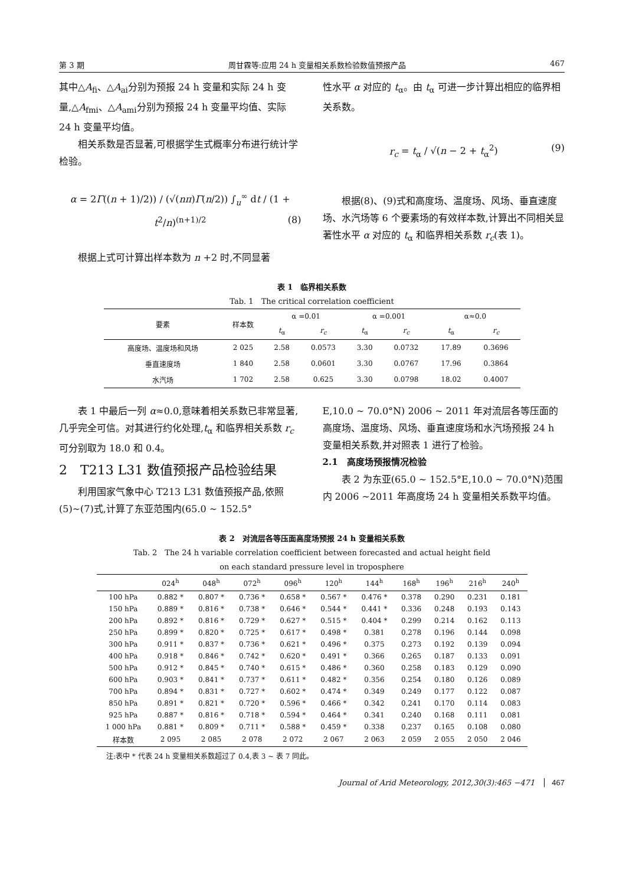第 3 期 周甘霖等:应用 24 h 变量相关系数检验数值预报产品 467
其中△A<sub>fi</sub>、△A<sub>ai</sub>分别为预报 24 h 变量和实际 24 h 变量,△A<sub>fmi</sub>、△A<sub>ami</sub>分别为预报 24 h 变量平均值、实际 24 h 变量平均值。
相关系数是否显著,可根据学生式概率分布进行统计学检验。
α = 2Γ((n + 1)/2)) / (√(nπ)Γ(n/2)) ∫<sub>u</sub><sup>∞</sup> dt / (1 + t<sup>2</sup>/n)<sup>(n+1)/2</sup> (8)
根据上式可计算出样本数为 n +2 时,不同显著
性水平 α 对应的 t<sub>α</sub>。由 t<sub>α</sub> 可进一步计算出相应的临界相关系数。
r<sub>c</sub> = t<sub>α</sub> / √(n − 2 + t<sub>α</sub><sup>2</sup>) (9)
根据(8)、(9)式和高度场、温度场、风场、垂直速度场、水汽场等 6 个要素场的有效样本数,计算出不同相关显著性水平 α 对应的 t<sub>α</sub> 和临界相关系数 r<sub>c</sub>(表 1)。
表 1　临界相关系数
Tab. 1　The critical correlation coefficient
| 要素 | 样本数 | α =0.01 | | α =0.001 | | α≈0.0 | |
| --- | --- | --- | --- | --- | --- | --- | --- |
| | | t<sub>α</sub> | r<sub>c</sub> | t<sub>α</sub> | r<sub>c</sub> | t<sub>α</sub> | r<sub>c</sub> |
| 高度场、温度场和风场 | 2 025 | 2.58 | 0.0573 | 3.30 | 0.0732 | 17.89 | 0.3696 |
| 垂直速度场 | 1 840 | 2.58 | 0.0601 | 3.30 | 0.0767 | 17.96 | 0.3864 |
| 水汽场 | 1 702 | 2.58 | 0.625 | 3.30 | 0.0798 | 18.02 | 0.4007 |
表 1 中最后一列 α≈0.0,意味着相关系数已非常显著,几乎完全可信。对其进行约化处理,t<sub>α</sub> 和临界相关系数 r<sub>c</sub> 可分别取为 18.0 和 0.4。
2　T213 L31 数值预报产品检验结果
利用国家气象中心 T213 L31 数值预报产品,依照(5)~(7)式,计算了东亚范围内(65.0 ~ 152.5°
E,10.0 ~ 70.0°N) 2006 ~ 2011 年对流层各等压面的高度场、温度场、风场、垂直速度场和水汽场预报 24 h 变量相关系数,并对照表 1 进行了检验。
2.1　高度场预报情况检验
表 2 为东亚(65.0 ~ 152.5°E,10.0 ~ 70.0°N)范围内 2006 ~2011 年高度场 24 h 变量相关系数平均值。
表 2　对流层各等压面高度场预报 24 h 变量相关系数
Tab. 2　The 24 h variable correlation coefficient between forecasted and actual height field
on each standard pressure level in troposphere
| | 024<sup>h</sup> | 048<sup>h</sup> | 072<sup>h</sup> | 096<sup>h</sup> | 120<sup>h</sup> | 144<sup>h</sup> | 168<sup>h</sup> | 196<sup>h</sup> | 216<sup>h</sup> | 240<sup>h</sup> |
| --- | --- | --- | --- | --- | --- | --- | --- | --- | --- | --- |
| 100 hPa | 0.882 * | 0.807 * | 0.736 * | 0.658 * | 0.567 * | 0.476 * | 0.378 | 0.290 | 0.231 | 0.181 |
| 150 hPa | 0.889 * | 0.816 * | 0.738 * | 0.646 * | 0.544 * | 0.441 * | 0.336 | 0.248 | 0.193 | 0.143 |
| 200 hPa | 0.892 * | 0.816 * | 0.729 * | 0.627 * | 0.515 * | 0.404 * | 0.299 | 0.214 | 0.162 | 0.113 |
| 250 hPa | 0.899 * | 0.820 * | 0.725 * | 0.617 * | 0.498 * | 0.381 | 0.278 | 0.196 | 0.144 | 0.098 |
| 300 hPa | 0.911 * | 0.837 * | 0.736 * | 0.621 * | 0.496 * | 0.375 | 0.273 | 0.192 | 0.139 | 0.094 |
| 400 hPa | 0.918 * | 0.846 * | 0.742 * | 0.620 * | 0.491 * | 0.366 | 0.265 | 0.187 | 0.133 | 0.091 |
| 500 hPa | 0.912 * | 0.845 * | 0.740 * | 0.615 * | 0.486 * | 0.360 | 0.258 | 0.183 | 0.129 | 0.090 |
| 600 hPa | 0.903 * | 0.841 * | 0.737 * | 0.611 * | 0.482 * | 0.356 | 0.254 | 0.180 | 0.126 | 0.089 |
| 700 hPa | 0.894 * | 0.831 * | 0.727 * | 0.602 * | 0.474 * | 0.349 | 0.249 | 0.177 | 0.122 | 0.087 |
| 850 hPa | 0.891 * | 0.821 * | 0.720 * | 0.596 * | 0.466 * | 0.342 | 0.241 | 0.170 | 0.114 | 0.083 |
| 925 hPa | 0.887 * | 0.816 * | 0.718 * | 0.594 * | 0.464 * | 0.341 | 0.240 | 0.168 | 0.111 | 0.081 |
| 1 000 hPa | 0.881 * | 0.809 * | 0.711 * | 0.588 * | 0.459 * | 0.338 | 0.237 | 0.165 | 0.108 | 0.080 |
| 样本数 | 2 095 | 2 085 | 2 078 | 2 072 | 2 067 | 2 063 | 2 059 | 2 055 | 2 050 | 2 046 |
注:表中 * 代表 24 h 变量相关系数超过了 0.4,表 3 ~ 表 7 同此。
Journal of Arid Meteorology, 2012,30(3):465 −471 467